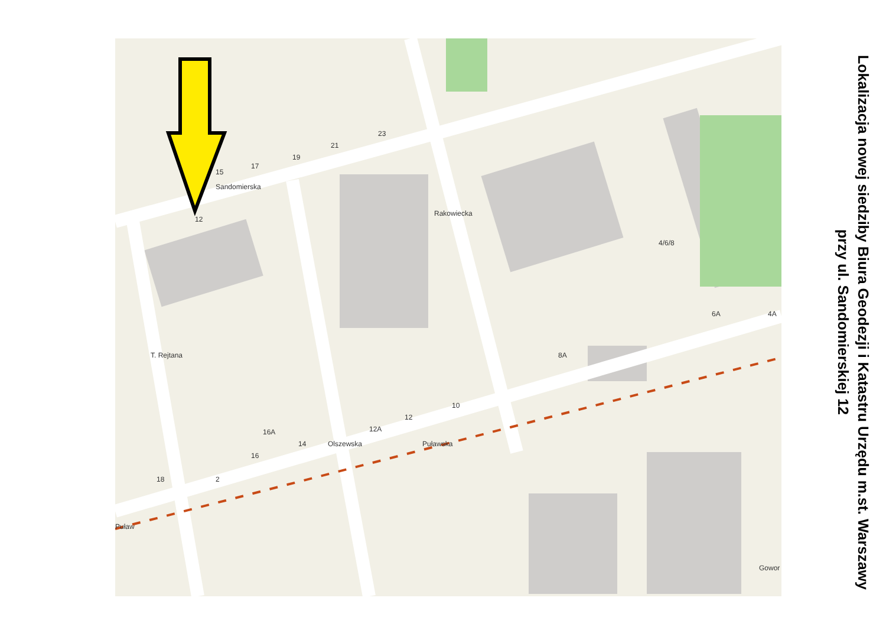Sandomierska
Rakowiecka
T. Rejtana
Olszewska
Puławska
Puław
Gowor
12
15
17
19
21
23
4/6/8
6A
4A
8A
16A
14
16
2
18
12A
12
10
Lokalizacja nowej siedziby Biura Geodezji i Katastru Urzędu m.st. Warszawy
przy ul. Sandomierskiej 12